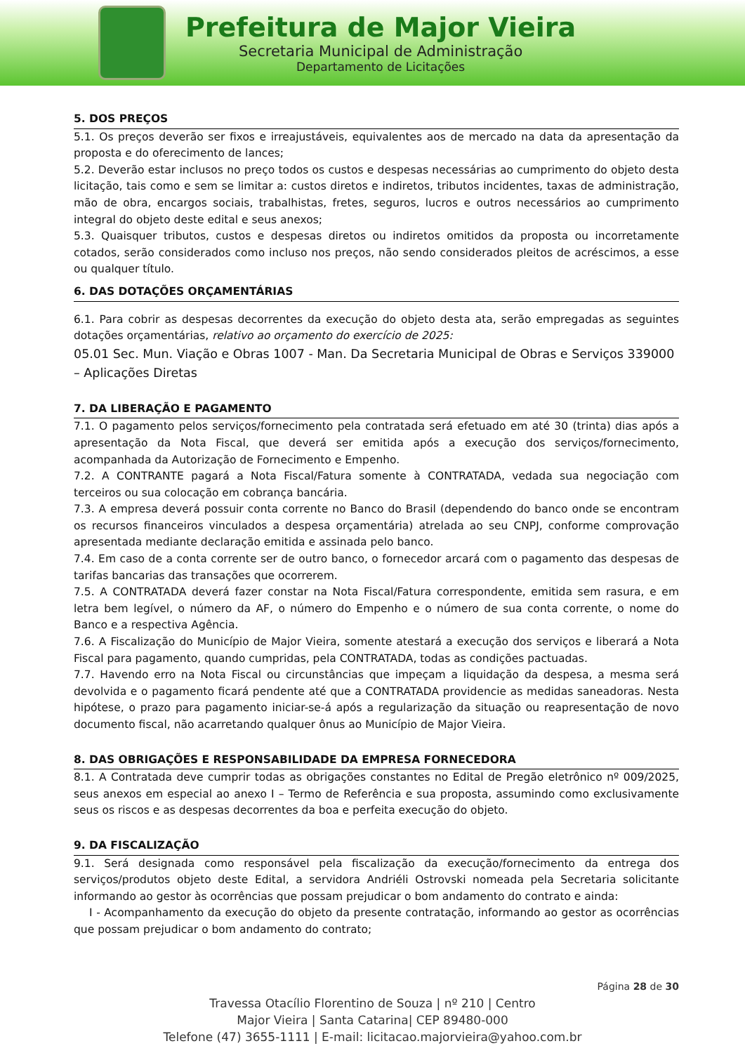Prefeitura de Major Vieira
Secretaria Municipal de Administração
Departamento de Licitações
5. DOS PREÇOS
5.1. Os preços deverão ser fixos e irreajustáveis, equivalentes aos de mercado na data da apresentação da proposta e do oferecimento de lances;
5.2. Deverão estar inclusos no preço todos os custos e despesas necessárias ao cumprimento do objeto desta licitação, tais como e sem se limitar a: custos diretos e indiretos, tributos incidentes, taxas de administração, mão de obra, encargos sociais, trabalhistas, fretes, seguros, lucros e outros necessários ao cumprimento integral do objeto deste edital e seus anexos;
5.3. Quaisquer tributos, custos e despesas diretos ou indiretos omitidos da proposta ou incorretamente cotados, serão considerados como incluso nos preços, não sendo considerados pleitos de acréscimos, a esse ou qualquer título.
6. DAS DOTAÇÕES ORÇAMENTÁRIAS
6.1. Para cobrir as despesas decorrentes da execução do objeto desta ata, serão empregadas as seguintes dotações orçamentárias, relativo ao orçamento do exercício de 2025:
05.01 Sec. Mun. Viação e Obras 1007 - Man. Da Secretaria Municipal de Obras e Serviços 339000 – Aplicações Diretas
7. DA LIBERAÇÃO E PAGAMENTO
7.1. O pagamento pelos serviços/fornecimento pela contratada será efetuado em até 30 (trinta) dias após a apresentação da Nota Fiscal, que deverá ser emitida após a execução dos serviços/fornecimento, acompanhada da Autorização de Fornecimento e Empenho.
7.2. A CONTRANTE pagará a Nota Fiscal/Fatura somente à CONTRATADA, vedada sua negociação com terceiros ou sua colocação em cobrança bancária.
7.3. A empresa deverá possuir conta corrente no Banco do Brasil (dependendo do banco onde se encontram os recursos financeiros vinculados a despesa orçamentária) atrelada ao seu CNPJ, conforme comprovação apresentada mediante declaração emitida e assinada pelo banco.
7.4. Em caso de a conta corrente ser de outro banco, o fornecedor arcará com o pagamento das despesas de tarifas bancarias das transações que ocorrerem.
7.5. A CONTRATADA deverá fazer constar na Nota Fiscal/Fatura correspondente, emitida sem rasura, e em letra bem legível, o número da AF, o número do Empenho e o número de sua conta corrente, o nome do Banco e a respectiva Agência.
7.6. A Fiscalização do Município de Major Vieira, somente atestará a execução dos serviços e liberará a Nota Fiscal para pagamento, quando cumpridas, pela CONTRATADA, todas as condições pactuadas.
7.7. Havendo erro na Nota Fiscal ou circunstâncias que impeçam a liquidação da despesa, a mesma será devolvida e o pagamento ficará pendente até que a CONTRATADA providencie as medidas saneadoras. Nesta hipótese, o prazo para pagamento iniciar-se-á após a regularização da situação ou reapresentação de novo documento fiscal, não acarretando qualquer ônus ao Município de Major Vieira.
8. DAS OBRIGAÇÕES E RESPONSABILIDADE DA EMPRESA FORNECEDORA
8.1. A Contratada deve cumprir todas as obrigações constantes no Edital de Pregão eletrônico nº 009/2025, seus anexos em especial ao anexo I – Termo de Referência e sua proposta, assumindo como exclusivamente seus os riscos e as despesas decorrentes da boa e perfeita execução do objeto.
9. DA FISCALIZAÇÃO
9.1. Será designada como responsável pela fiscalização da execução/fornecimento da entrega dos serviços/produtos objeto deste Edital, a servidora Andriéli Ostrovski nomeada pela Secretaria solicitante informando ao gestor às ocorrências que possam prejudicar o bom andamento do contrato e ainda:
I - Acompanhamento da execução do objeto da presente contratação, informando ao gestor as ocorrências que possam prejudicar o bom andamento do contrato;
Página 28 de 30
Travessa Otacílio Florentino de Souza | nº 210 | Centro
Major Vieira | Santa Catarina| CEP 89480-000
Telefone (47) 3655-1111 | E-mail: licitacao.majorvieira@yahoo.com.br